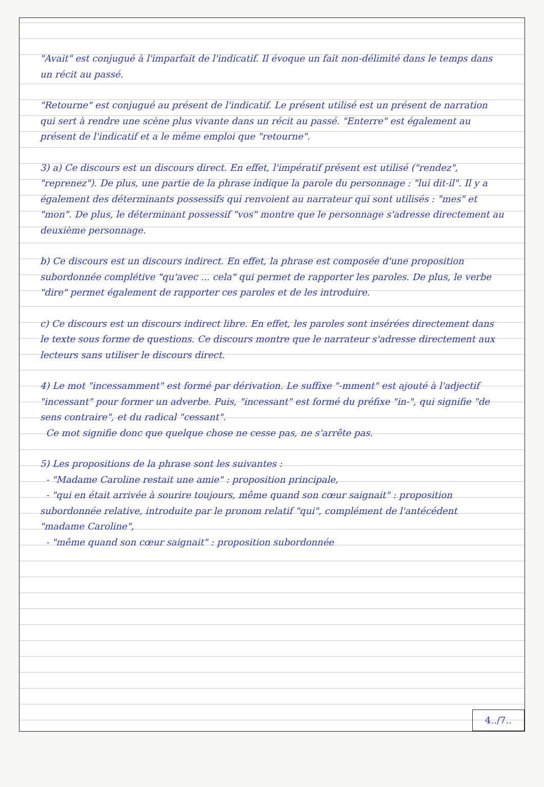"Avait" est conjugué à l'imparfait de l'indicatif. Il évoque un fait non-délimité dans le temps dans un récit au passé.
"Retourne" est conjugué au présent de l'indicatif. Le présent utilisé est un présent de narration qui sert à rendre une scène plus vivante dans un récit au passé. "Enterre" est également au présent de l'indicatif et a le même emploi que "retourne".
3) a) Ce discours est un discours direct. En effet, l'impératif présent est utilisé ("rendez", "reprenez"). De plus, une partie de la phrase indique la parole du personnage : "lui dit-il". Il y a également des déterminants possessifs qui renvoient au narrateur qui sont utilisés : "mes" et "mon". De plus, le déterminant possessif "vos" montre que le personnage s'adresse directement au deuxième personnage.
b) Ce discours est un discours indirect. En effet, la phrase est composée d'une proposition subordonnée complétive "qu'avec ... cela" qui permet de rapporter les paroles. De plus, le verbe "dire" permet également de rapporter ces paroles et de les introduire.
c) Ce discours est un discours indirect libre. En effet, les paroles sont insérées directement dans le texte sous forme de questions. Ce discours montre que le narrateur s'adresse directement aux lecteurs sans utiliser le discours direct.
4) Le mot "incessamment" est formé par dérivation. Le suffixe "-mment" est ajouté à l'adjectif "incessant" pour former un adverbe. Puis, "incessant" est formé du préfixe "in-", qui signifie "de sens contraire", et du radical "cessant".
Ce mot signifie donc que quelque chose ne cesse pas, ne s'arrête pas.
5) Les propositions de la phrase sont les suivantes :
- "Madame Caroline restait une amie" : proposition principale,
- "qui en était arrivée à sourire toujours, même quand son cœur saignait" : proposition subordonnée relative, introduite par le pronom relatif "qui", complément de l'antécédent "madame Caroline",
- "même quand son cœur saignait" : proposition subordonnée
4../7..